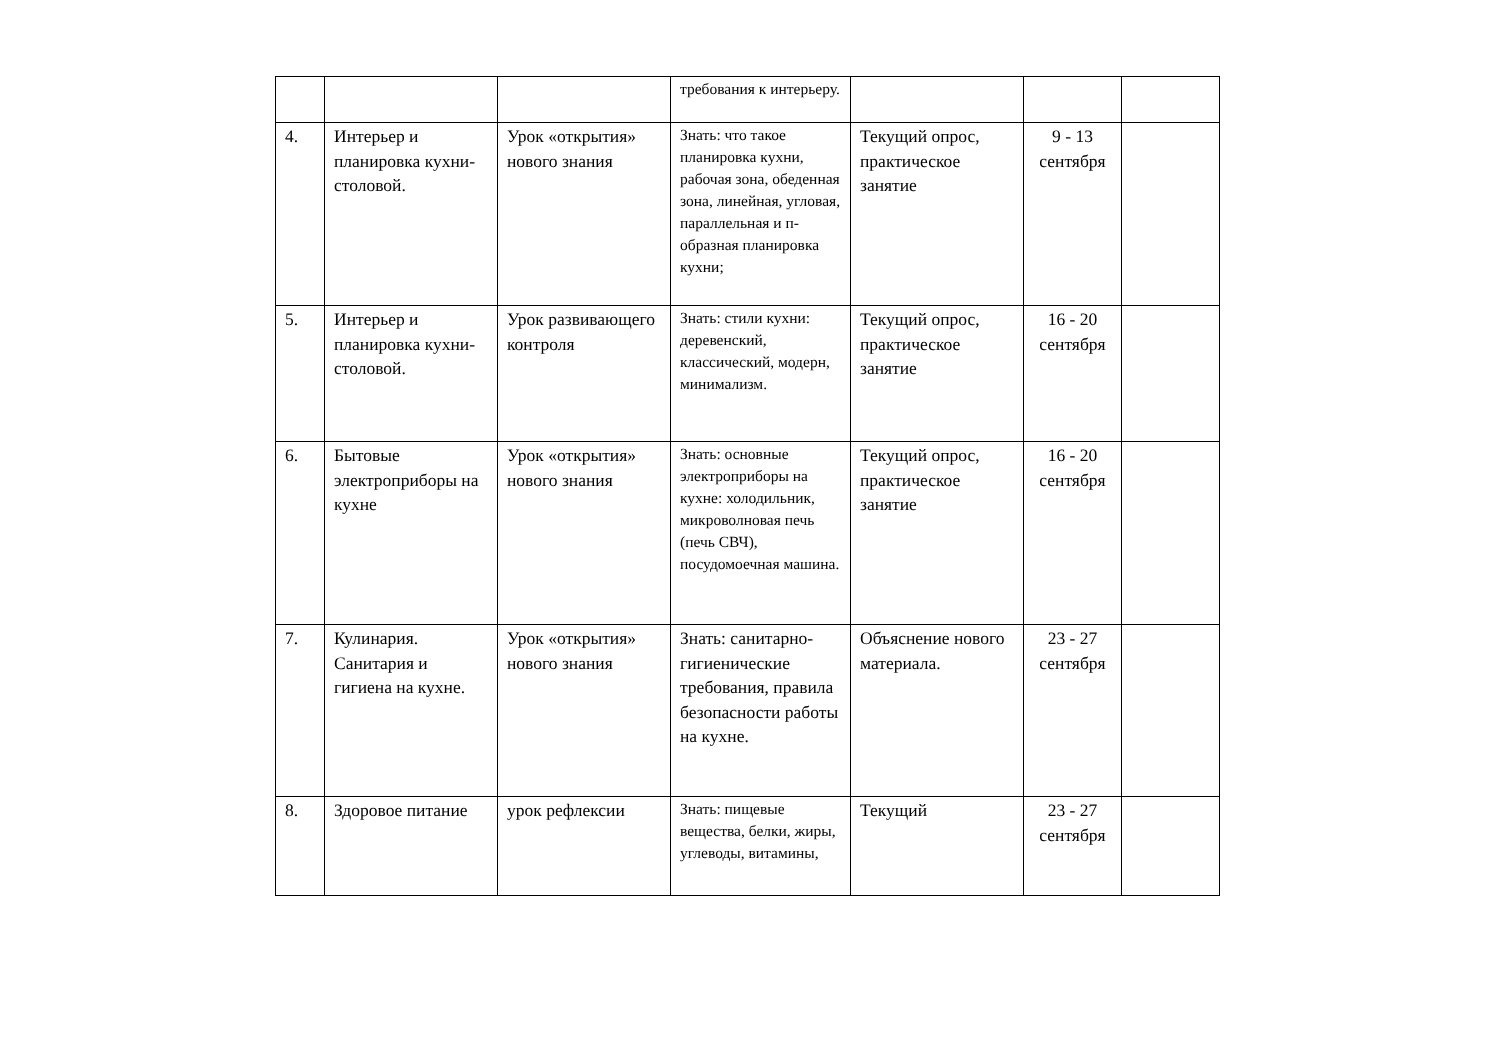| | | | требования к интерьеру. | | | |
| 4. | Интерьер и планировка кухни-столовой. | Урок «открытия» нового знания | Знать: что такое планировка кухни, рабочая зона, обеденная зона, линейная, угловая, параллельная и п-образная планировка кухни; | Текущий опрос, практическое занятие | 9 - 13 сентября | |
| 5. | Интерьер и планировка кухни-столовой. | Урок развивающего контроля | Знать: стили кухни: деревенский, классический, модерн, минимализм. | Текущий опрос, практическое занятие | 16 - 20 сентября | |
| 6. | Бытовые электроприборы на кухне | Урок «открытия» нового знания | Знать: основные электроприборы на кухне: холодильник, микроволновая печь (печь СВЧ), посудомоечная машина. | Текущий опрос, практическое занятие | 16 - 20 сентября | |
| 7. | Кулинария. Санитария и гигиена на кухне. | Урок «открытия» нового знания | Знать: санитарно-гигиенические требования, правила безопасности работы на кухне. | Объяснение нового материала. | 23 - 27 сентября | |
| 8. | Здоровое питание | урок рефлексии | Знать: пищевые вещества, белки, жиры, углеводы, витамины, | Текущий | 23 - 27 сентября | |